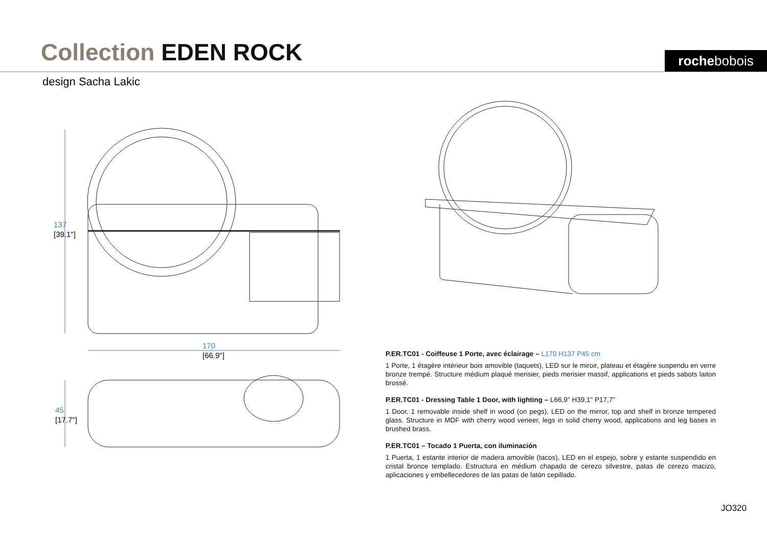Collection EDEN ROCK rochebobois
design Sacha Lakic
137
[39.1"]
170
[66.9"]
45
[17.7"]
P.ER.TC01 - Coiffeuse 1 Porte, avec éclairage – L170 H137 P45 cm
1 Porte, 1 étagère intérieur bois amovible (taquets), LED sur le miroir, plateau et étagère suspendu en verre bronze trempé. Structure médium plaqué merisier, pieds merisier massif, applications et pieds sabots laiton brossé.
P.ER.TC01 - Dressing Table 1 Door, with lighting – L66,9" H39,1" P17,7”
1 Door, 1 removable inside shelf in wood (on pegs), LED on the mirror, top and shelf in bronze tempered glass. Structure in MDF with cherry wood veneer, legs in solid cherry wood, applications and leg bases in brushed brass.
P.ER.TC01 – Tocado 1 Puerta, con iluminación
1 Puerta, 1 estante interior de madera amovible (tacos), LED en el espejo, sobre y estante suspendido en cristal bronce templado. Estructura en médium chapado de cerezo silvestre, patas de cerezo macizo, aplicaciones y embellecedores de las patas de latón cepillado.
JO320